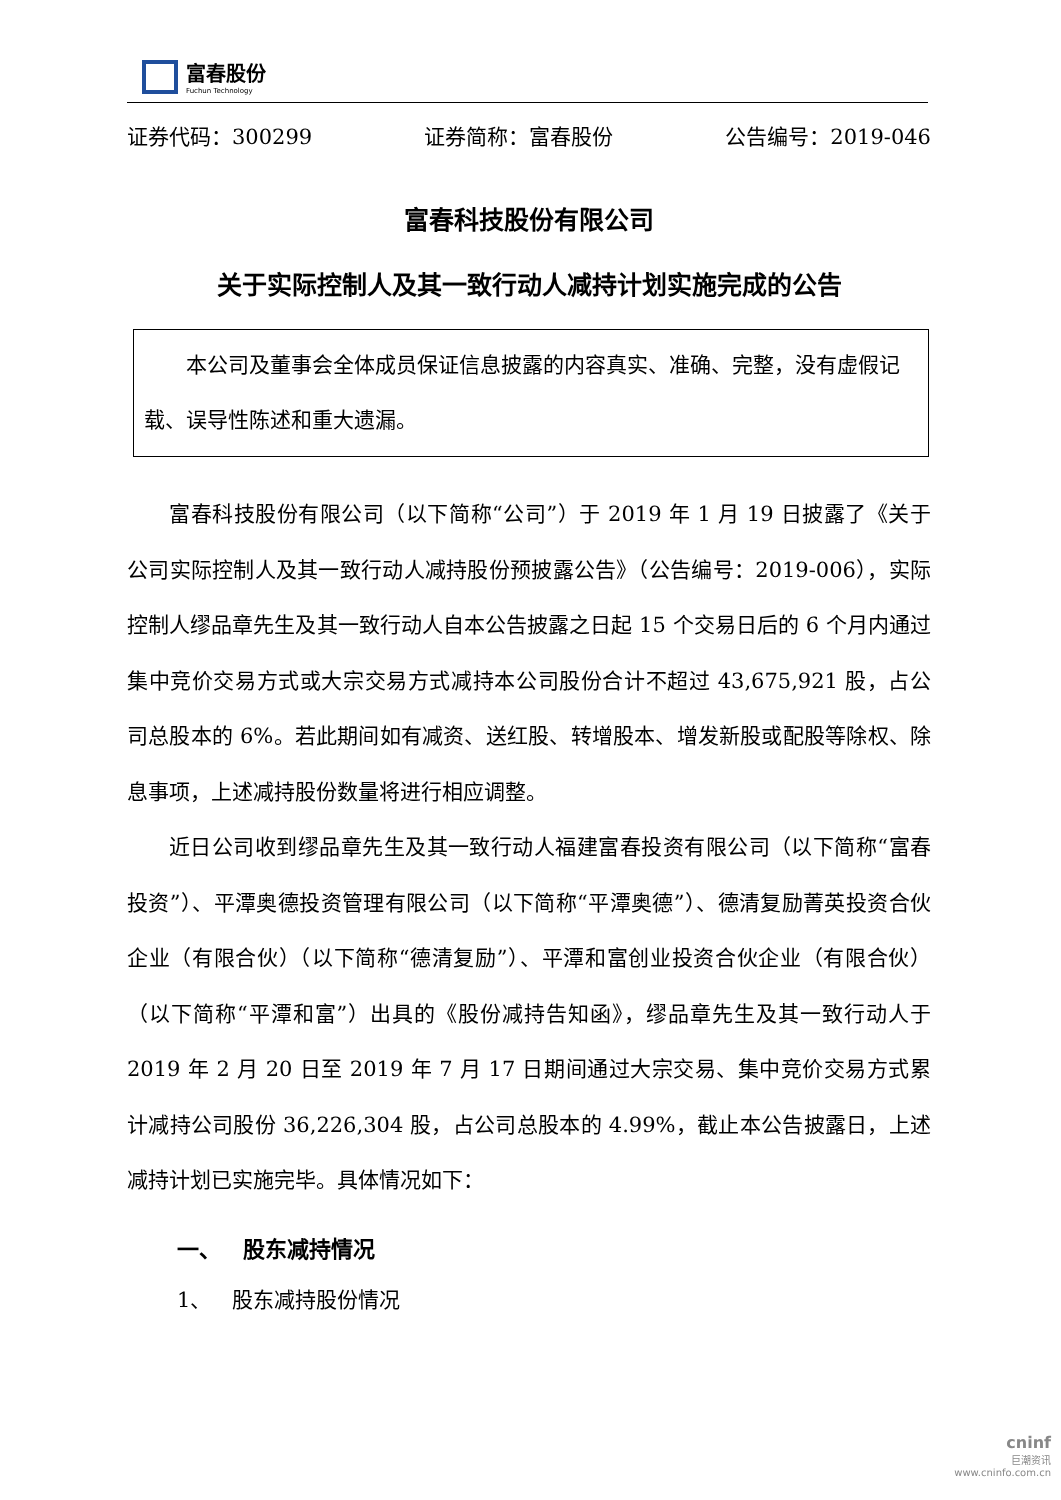富春股份
Fuchun Technology
证券代码：300299 证券简称：富春股份 公告编号：2019-046
富春科技股份有限公司
关于实际控制人及其一致行动人减持计划实施完成的公告
  本公司及董事会全体成员保证信息披露的内容真实、准确、完整，没有虚假记载、误导性陈述和重大遗漏。
富春科技股份有限公司（以下简称“公司”）于 2019 年 1 月 19 日披露了《关于公司实际控制人及其一致行动人减持股份预披露公告》（公告编号：2019-006），实际控制人缪品章先生及其一致行动人自本公告披露之日起 15 个交易日后的 6 个月内通过集中竞价交易方式或大宗交易方式减持本公司股份合计不超过 43,675,921 股，占公司总股本的 6%。若此期间如有减资、送红股、转增股本、增发新股或配股等除权、除息事项，上述减持股份数量将进行相应调整。
近日公司收到缪品章先生及其一致行动人福建富春投资有限公司（以下简称“富春投资”）、平潭奥德投资管理有限公司（以下简称“平潭奥德”）、德清复励菁英投资合伙企业（有限合伙）（以下简称“德清复励”）、平潭和富创业投资合伙企业（有限合伙）（以下简称“平潭和富”）出具的《股份减持告知函》，缪品章先生及其一致行动人于 2019 年 2 月 20 日至 2019 年 7 月 17 日期间通过大宗交易、集中竞价交易方式累计减持公司股份 36,226,304 股，占公司总股本的 4.99%，截止本公告披露日，上述减持计划已实施完毕。具体情况如下：
一、 股东减持情况
1、 股东减持股份情况
cninf
巨潮资讯
www.cninfo.com.cn